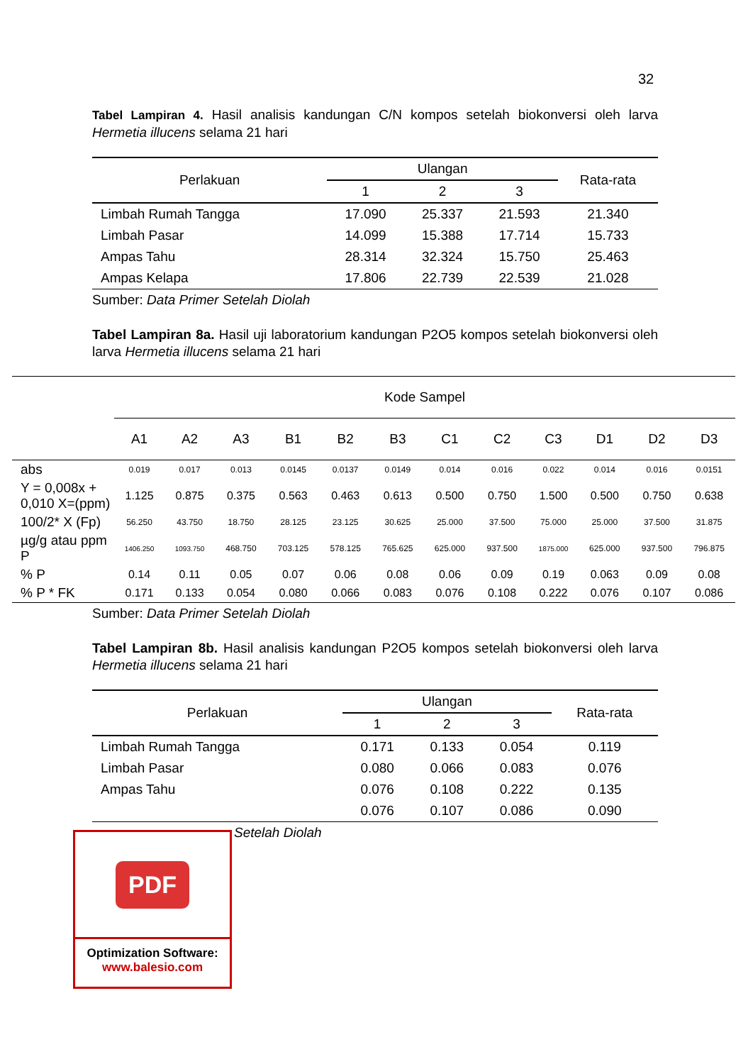32
Tabel Lampiran 4. Hasil analisis kandungan C/N kompos setelah biokonversi oleh larva Hermetia illucens selama 21 hari
| Perlakuan | Ulangan | | | Rata-rata |
| --- | --- | --- | --- | --- |
| | 1 | 2 | 3 | |
| Limbah Rumah Tangga | 17.090 | 25.337 | 21.593 | 21.340 |
| Limbah Pasar | 14.099 | 15.388 | 17.714 | 15.733 |
| Ampas Tahu | 28.314 | 32.324 | 15.750 | 25.463 |
| Ampas Kelapa | 17.806 | 22.739 | 22.539 | 21.028 |
Sumber: Data Primer Setelah Diolah
Tabel Lampiran 8a. Hasil uji laboratorium kandungan P2O5 kompos setelah biokonversi oleh larva Hermetia illucens selama 21 hari
| | Kode Sampel | | | | | | | | | | | |
| --- | --- | --- | --- | --- | --- | --- | --- | --- | --- | --- | --- | --- |
| | A1 | A2 | A3 | B1 | B2 | B3 | C1 | C2 | C3 | D1 | D2 | D3 |
| abs | 0.019 | 0.017 | 0.013 | 0.0145 | 0.0137 | 0.0149 | 0.014 | 0.016 | 0.022 | 0.014 | 0.016 | 0.0151 |
| Y = 0,008x + 0,010 X=(ppm) | 1.125 | 0.875 | 0.375 | 0.563 | 0.463 | 0.613 | 0.500 | 0.750 | 1.500 | 0.500 | 0.750 | 0.638 |
| 100/2* X (Fp) | 56.250 | 43.750 | 18.750 | 28.125 | 23.125 | 30.625 | 25.000 | 37.500 | 75.000 | 25.000 | 37.500 | 31.875 |
| µg/g atau ppm P | 1406.250 | 1093.750 | 468.750 | 703.125 | 578.125 | 765.625 | 625.000 | 937.500 | 1875.000 | 625.000 | 937.500 | 796.875 |
| % P | 0.14 | 0.11 | 0.05 | 0.07 | 0.06 | 0.08 | 0.06 | 0.09 | 0.19 | 0.063 | 0.09 | 0.08 |
| % P * FK | 0.171 | 0.133 | 0.054 | 0.080 | 0.066 | 0.083 | 0.076 | 0.108 | 0.222 | 0.076 | 0.107 | 0.086 |
Sumber: Data Primer Setelah Diolah
Tabel Lampiran 8b. Hasil analisis kandungan P2O5 kompos setelah biokonversi oleh larva Hermetia illucens selama 21 hari
| Perlakuan | Ulangan | | | Rata-rata |
| --- | --- | --- | --- | --- |
| | 1 | 2 | 3 | |
| Limbah Rumah Tangga | 0.171 | 0.133 | 0.054 | 0.119 |
| Limbah Pasar | 0.080 | 0.066 | 0.083 | 0.076 |
| Ampas Tahu | 0.076 | 0.108 | 0.222 | 0.135 |
| | 0.076 | 0.107 | 0.086 | 0.090 |
Setelah Diolah
PDF
Optimization Software:
www.balesio.com